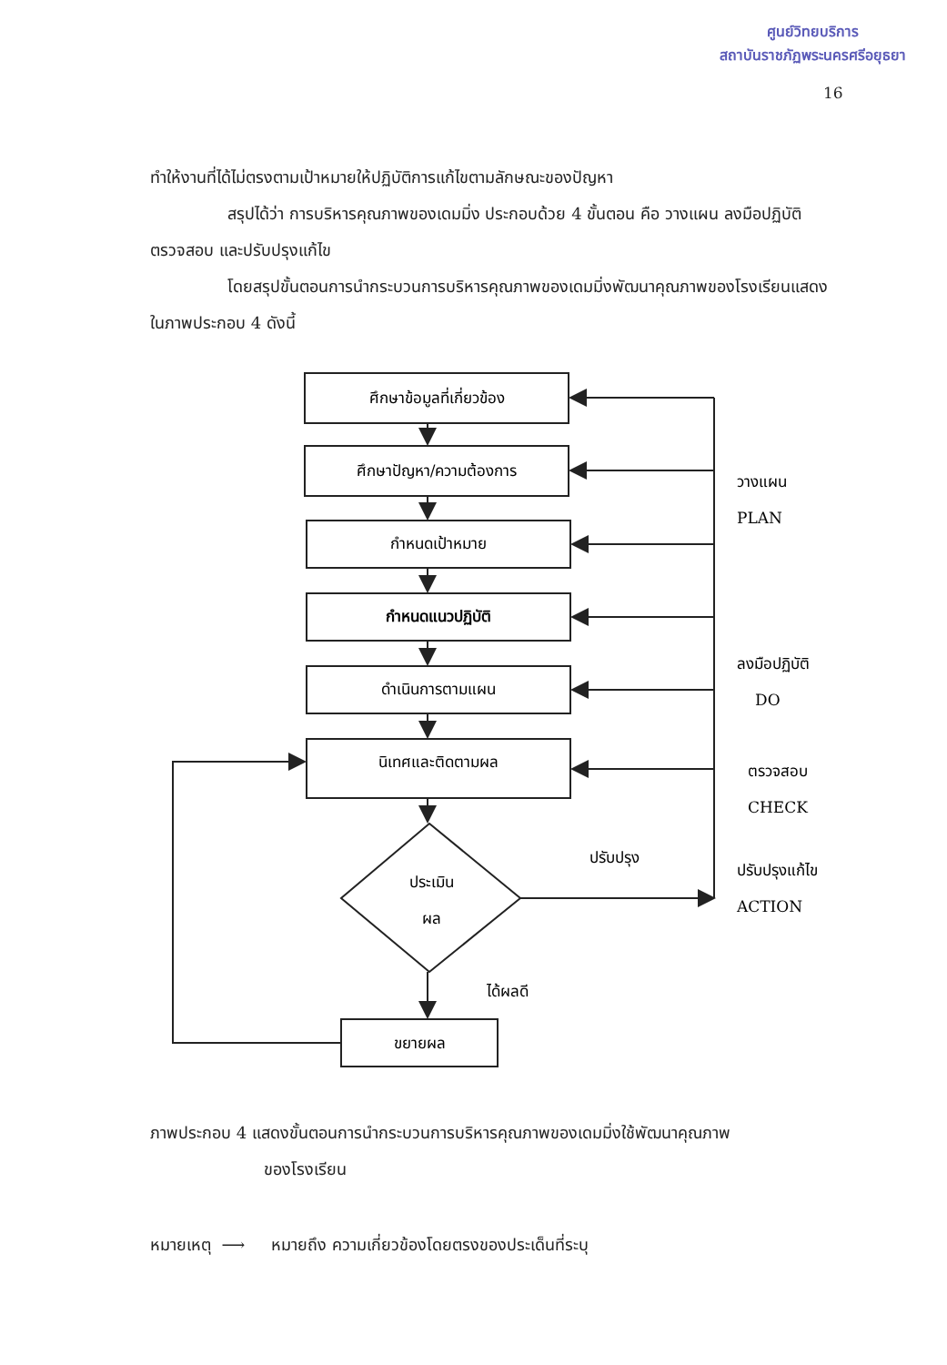ศูนย์วิทยบริการ
สถาบันราชภัฏพระนครศรีอยุธยา
16
ทำให้งานที่ได้ไม่ตรงตามเป้าหมายให้ปฏิบัติการแก้ไขตามลักษณะของปัญหา
สรุปได้ว่า การบริหารคุณภาพของเดมมิ่ง ประกอบด้วย 4 ขั้นตอน คือ วางแผน ลงมือปฏิบัติ ตรวจสอบ และปรับปรุงแก้ไข
โดยสรุปขั้นตอนการนำกระบวนการบริหารคุณภาพของเดมมิ่งพัฒนาคุณภาพของโรงเรียนแสดงในภาพประกอบ 4 ดังนี้
ศึกษาข้อมูลที่เกี่ยวข้อง
ศึกษาปัญหา/ความต้องการ
กำหนดเป้าหมาย
กำหนดแนวปฏิบัติ
ดำเนินการตามแผน
นิเทศและติดตามผล
ประเมิน
ผล
ขยายผล
ปรับปรุง
ได้ผลดี
วางแผน
PLAN
ลงมือปฏิบัติ
DO
ตรวจสอบ
CHECK
ปรับปรุงแก้ไข
ACTION
ภาพประกอบ 4 แสดงขั้นตอนการนำกระบวนการบริหารคุณภาพของเดมมิ่งใช้พัฒนาคุณภาพ
ของโรงเรียน
หมายเหตุ ⟶ หมายถึง ความเกี่ยวข้องโดยตรงของประเด็นที่ระบุ